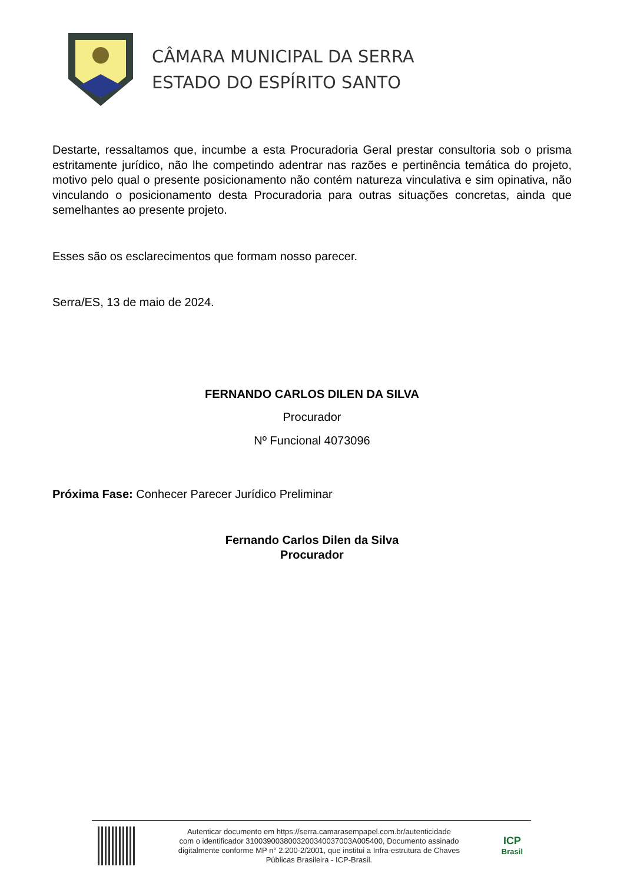CÂMARA MUNICIPAL DA SERRA
ESTADO DO ESPÍRITO SANTO
Destarte, ressaltamos que, incumbe a esta Procuradoria Geral prestar consultoria sob o prisma estritamente jurídico, não lhe competindo adentrar nas razões e pertinência temática do projeto, motivo pelo qual o presente posicionamento não contém natureza vinculativa e sim opinativa, não vinculando o posicionamento desta Procuradoria para outras situações concretas, ainda que semelhantes ao presente projeto.
Esses são os esclarecimentos que formam nosso parecer.
Serra/ES, 13 de maio de 2024.
FERNANDO CARLOS DILEN DA SILVA
Procurador
Nº Funcional 4073096
Próxima Fase: Conhecer Parecer Jurídico Preliminar
Fernando Carlos Dilen da Silva
Procurador
Autenticar documento em https://serra.camarasempapel.com.br/autenticidade
com o identificador 310039003800320034003700​3A005400, Documento assinado
digitalmente conforme MP n° 2.200-2/2001, que institui a Infra-estrutura de Chaves
Públicas Brasileira - ICP-Brasil.
ICP
Brasil